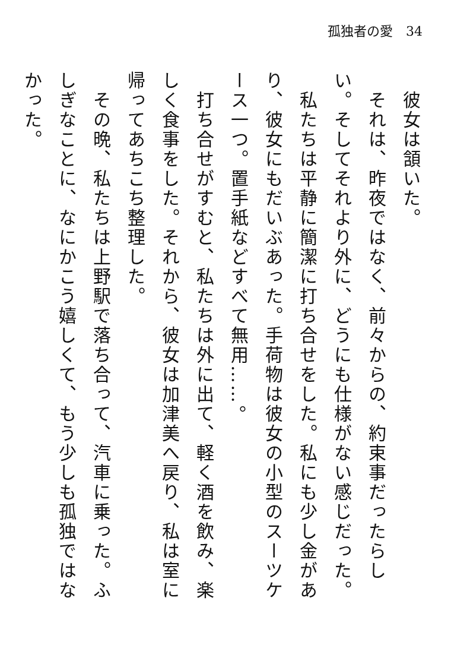孤独者の愛　34
　彼女は頷いた。
　それは、昨夜ではなく、前々からの、約束事だったらしい。そしてそれより外に、どうにも仕様がない感じだった。
　私たちは平静に簡潔に打ち合せをした。私にも少し金があり、彼女にもだいぶあった。手荷物は彼女の小型のスーツケース一つ。置手紙などすべて無用……。
　打ち合せがすむと、私たちは外に出て、軽く酒を飲み、楽しく食事をした。それから、彼女は加津美へ戻り、私は室に帰ってあちこち整理した。
　その晩、私たちは上野駅で落ち合って、汽車に乗った。ふしぎなことに、なにかこう嬉しくて、もう少しも孤独ではなかった。